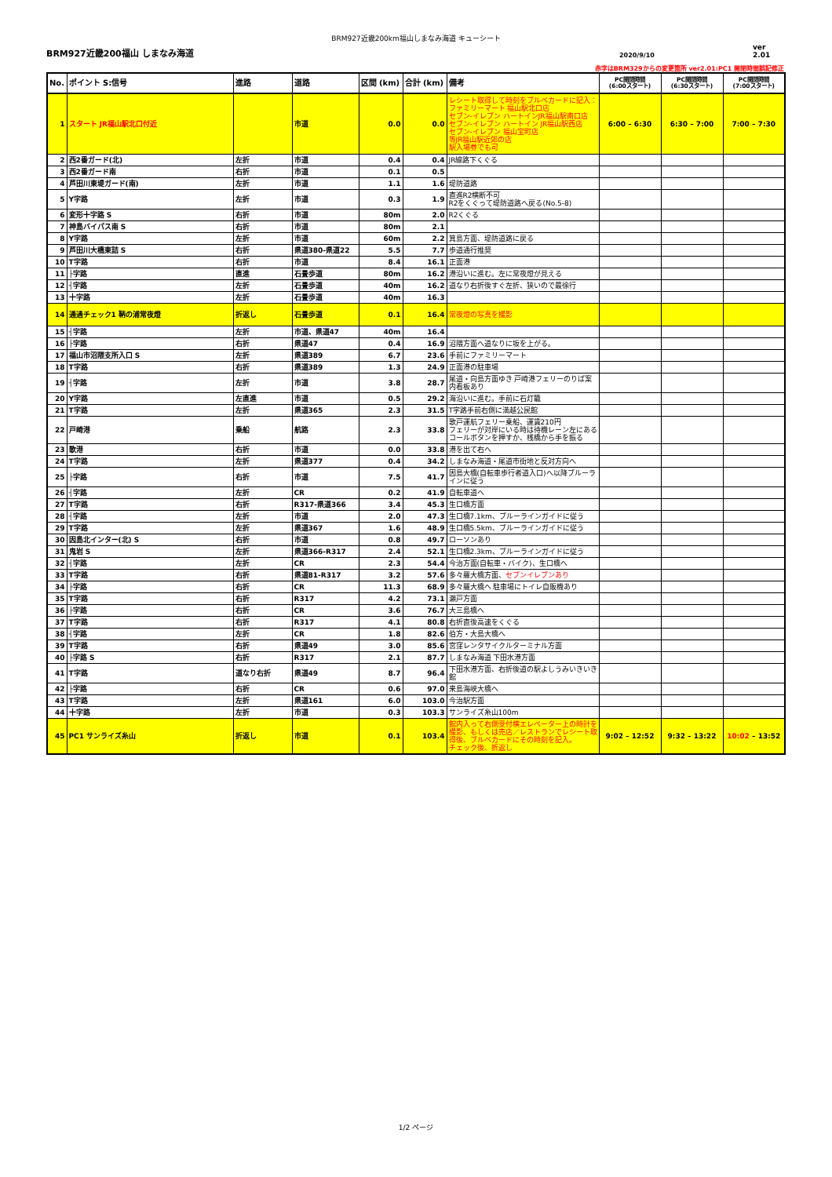BRM927近畿200km福山しまなみ海道 キューシート
BRM927近畿200福山 しまなみ海道
2020/9/10
ver 2.01
赤字はBRM329からの変更箇所 ver2.01:PC1 開閉時間誤記修正
| No. | ポイント S:信号 | 進路 | 道路 | 区間 (km) | 合計 (km) | 備考 | PC開閉時間 (6:00スタート) | PC開閉時間 (6:30スタート) | PC開閉時間 (7:00スタート) |
| --- | --- | --- | --- | --- | --- | --- | --- | --- | --- |
| 1 | スタート JR福山駅北口付近 | | 市道 | 0.0 | 0.0 | レシート取得して時刻をブルベカードに記入： ファミリーマート 福山駅北口店 セブン-イレブン ハートインJR福山駅南口店 セブン-イレブン ハートイン JR福山駅西店 セブン-イレブン 福山宝町店 等JR福山駅近郊の店 駅入場券でも可 | 6:00 – 6:30 | 6:30 – 7:00 | 7:00 – 7:30 |
| 2 | 西2番ガード(北) | 左折 | 市道 | 0.4 | 0.4 | JR線路下くぐる | | | |
| 3 | 西2番ガード南 | 右折 | 市道 | 0.1 | 0.5 | | | | |
| 4 | 芦田川東堤ガード(南) | 左折 | 市道 | 1.1 | 1.6 | 堤防道路 | | | |
| 5 | Y字路 | 左折 | 市道 | 0.3 | 1.9 | 直進R2横断不可 R2をくぐって堤防道路へ戻る(No.5-8) | | | |
| 6 | 変形十字路 S | 右折 | 市道 | 80m | 2.0 | R2くぐる | | | |
| 7 | 神島バイパス南 S | 右折 | 市道 | 80m | 2.1 | | | | |
| 8 | Y字路 | 左折 | 市道 | 60m | 2.2 | 箕島方面、堤防道路に戻る | | | |
| 9 | 芦田川大橋東詰 S | 右折 | 県道380-県道22 | 5.5 | 7.7 | 歩道通行推奨 | | | |
| 10 | T字路 | 右折 | 市道 | 8.4 | 16.1 | 正面港 | | | |
| 11 | ├字路 | 直進 | 石畳歩道 | 80m | 16.2 | 港沿いに進む。左に常夜燈が見える | | | |
| 12 | ┤字路 | 左折 | 石畳歩道 | 40m | 16.2 | 道なり右折後すぐ左折、狭いので最徐行 | | | |
| 13 | 十字路 | 左折 | 石畳歩道 | 40m | 16.3 | | | | |
| 14 | 通過チェック1 鞆の浦常夜燈 | 折返し | 石畳歩道 | 0.1 | 16.4 | 常夜燈の写真を撮影 | | | |
| 15 | ┤字路 | 左折 | 市道、県道47 | 40m | 16.4 | | | | |
| 16 | ├字路 | 右折 | 県道47 | 0.4 | 16.9 | 沼隈方面へ道なりに坂を上がる。 | | | |
| 17 | 福山市沼隈支所入口 S | 左折 | 県道389 | 6.7 | 23.6 | 手前にファミリーマート | | | |
| 18 | T字路 | 右折 | 県道389 | 1.3 | 24.9 | 正面港の駐車場 | | | |
| 19 | ┤字路 | 左折 | 市道 | 3.8 | 28.7 | 尾道・向島方面ゆき 戸崎港フェリーのりば案内看板あり | | | |
| 20 | Y字路 | 左直進 | 市道 | 0.5 | 29.2 | 海沿いに進む。手前に石灯籠 | | | |
| 21 | T字路 | 左折 | 県道365 | 2.3 | 31.5 | T字路手前右側に満越公民館 | | | |
| 22 | 戸崎港 | 乗船 | 航路 | 2.3 | 33.8 | 歌戸運航フェリー乗船、運賃210円 フェリーが対岸にいる時は待機レーン左にあるコールボタンを押すか、桟橋から手を振る | | | |
| 23 | 歌港 | 右折 | 市道 | 0.0 | 33.8 | 港を出て右へ | | | |
| 24 | T字路 | 左折 | 県道377 | 0.4 | 34.2 | しまなみ海道・尾道市街地と反対方向へ | | | |
| 25 | ├字路 | 右折 | 市道 | 7.5 | 41.7 | 因島大橋(自転車歩行者道入口)へ以降ブルーラインに従う | | | |
| 26 | ┤字路 | 左折 | CR | 0.2 | 41.9 | 自転車道へ | | | |
| 27 | T字路 | 右折 | R317-県道366 | 3.4 | 45.3 | 生口橋方面 | | | |
| 28 | ┤字路 | 左折 | 市道 | 2.0 | 47.3 | 生口橋7.1km、ブルーラインガイドに従う | | | |
| 29 | T字路 | 左折 | 県道367 | 1.6 | 48.9 | 生口橋5.5km、ブルーラインガイドに従う | | | |
| 30 | 因島北インター(北) S | 右折 | 市道 | 0.8 | 49.7 | ローソンあり | | | |
| 31 | 鬼岩 S | 左折 | 県道366-R317 | 2.4 | 52.1 | 生口橋2.3km、ブルーラインガイドに従う | | | |
| 32 | ┤字路 | 左折 | CR | 2.3 | 54.4 | 今治方面(自転車・バイク)、生口橋へ | | | |
| 33 | T字路 | 右折 | 県道81-R317 | 3.2 | 57.6 | 多々羅大橋方面、 セブンイレブンあり | | | |
| 34 | ├字路 | 右折 | CR | 11.3 | 68.9 | 多々羅大橋へ 駐車場にトイレ自販機あり | | | |
| 35 | T字路 | 右折 | R317 | 4.2 | 73.1 | 瀬戸方面 | | | |
| 36 | ├字路 | 右折 | CR | 3.6 | 76.7 | 大三島橋へ | | | |
| 37 | T字路 | 右折 | R317 | 4.1 | 80.8 | 右折直後高速をくぐる | | | |
| 38 | ┤字路 | 左折 | CR | 1.8 | 82.6 | 伯方・大島大橋へ | | | |
| 39 | T字路 | 右折 | 県道49 | 3.0 | 85.6 | 宮窪レンタサイクルターミナル方面 | | | |
| 40 | ├字路 S | 右折 | R317 | 2.1 | 87.7 | しまなみ海道 下田水港方面 | | | |
| 41 | T字路 | 道なり右折 | 県道49 | 8.7 | 96.4 | 下田水港方面、右折後道の駅よしうみいきいき館 | | | |
| 42 | ├字路 | 右折 | CR | 0.6 | 97.0 | 来島海峡大橋へ | | | |
| 43 | T字路 | 左折 | 県道161 | 6.0 | 103.0 | 今治駅方面 | | | |
| 44 | 十字路 | 左折 | 市道 | 0.3 | 103.3 | サンライズ糸山100m | | | |
| 45 | PC1 サンライズ糸山 | 折返し | 市道 | 0.1 | 103.4 | 館内入って右側受付横エレベーター上の時計を撮影、もしくは売店／レストランでレシート取得後、ブルベカードにその時刻を記入。 チェック後、折返し | 9:02 – 12:52 | 9:32 – 13:22 | 10:02 – 13:52 |
1/2 ページ